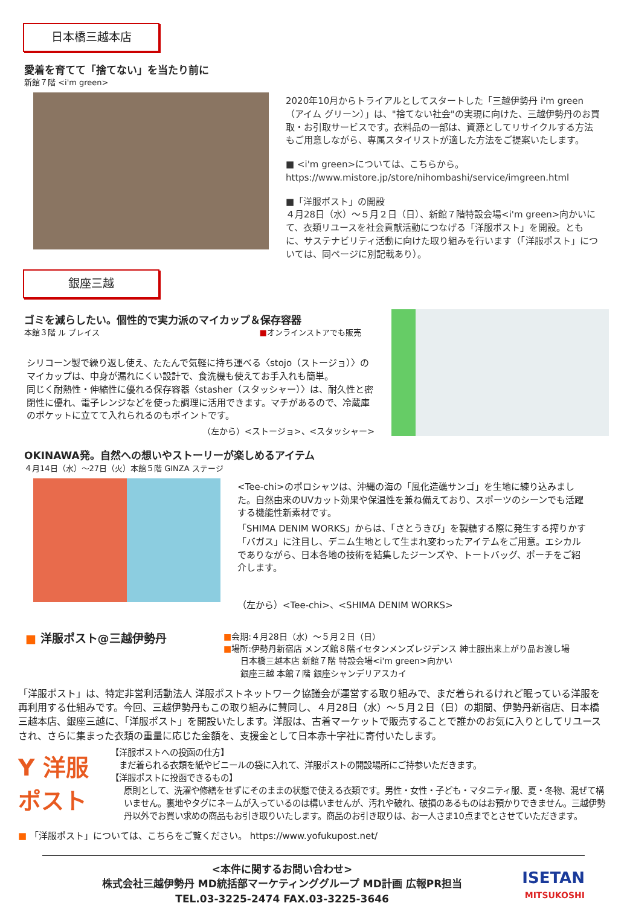日本橋三越本店
愛着を育てて「捨てない」を当たり前に
新館７階 <i'm green>
2020年10月からトライアルとしてスタートした「三越伊勢丹 i'm green（アイム グリーン）」は、"捨てない社会"の実現に向けた、三越伊勢丹のお買取・お引取サービスです。衣料品の一部は、資源としてリサイクルする方法もご用意しながら、専属スタイリストが適した方法をご提案いたします。
■ <i'm green>については、こちらから。
https://www.mistore.jp/store/nihombashi/service/imgreen.html
■「洋服ポスト」の開設
４月28日（水）～５月２日（日）、新館７階特設会場<i'm green>向かいにて、衣類リユースを社会貢献活動につなげる「洋服ポスト」を開設。ともに、サステナビリティ活動に向けた取り組みを行います（「洋服ポスト」については、同ページに別記載あり）。
銀座三越
ゴミを減らしたい。個性的で実力派のマイカップ＆保存容器
本館３階 ル プレイス ■オンラインストアでも販売
シリコーン製で繰り返し使え、たたんで気軽に持ち運べる〈stojo（ストージョ）〉のマイカップは、中身が漏れにくい設計で、食洗機も使えてお手入れも簡単。
同じく耐熱性・伸縮性に優れる保存容器〈stasher（スタッシャー）〉は、耐久性と密閉性に優れ、電子レンジなどを使った調理に活用できます。マチがあるので、冷蔵庫のポケットに立てて入れられるのもポイントです。
（左から）<ストージョ>、<スタッシャー>
OKINAWA発。自然への想いやストーリーが楽しめるアイテム
４月14日（水）～27日（火）本館５階 GINZA ステージ
<Tee-chi>のポロシャツは、沖縄の海の「風化造礁サンゴ」を生地に練り込みました。自然由来のUVカット効果や保温性を兼ね備えており、スポーツのシーンでも活躍する機能性新素材です。
「SHIMA DENIM WORKS」からは、「さとうきび」を製糖する際に発生する搾りかす「バガス」に注目し、デニム生地として生まれ変わったアイテムをご用意。エシカルでありながら、日本各地の技術を結集したジーンズや、トートバッグ、ポーチをご紹介します。
（左から）<Tee-chi>、<SHIMA DENIM WORKS>
■ 洋服ポスト@三越伊勢丹
■会期:４月28日（水）～５月２日（日）
■場所:伊勢丹新宿店 メンズ館８階イセタンメンズレジデンス 紳士服出来上がり品お渡し場
　　日本橋三越本店 新館７階 特設会場<i'm green>向かい
　　銀座三越 本館７階 銀座シャンデリアスカイ
「洋服ポスト」は、特定非営利活動法人 洋服ポストネットワーク協議会が運営する取り組みで、まだ着られるけれど眠っている洋服を再利用する仕組みです。今回、三越伊勢丹もこの取り組みに賛同し、４月28日（水）～５月２日（日）の期間、伊勢丹新宿店、日本橋三越本店、銀座三越に、「洋服ポスト」を開設いたします。洋服は、古着マーケットで販売することで誰かのお気に入りとしてリユースされ、さらに集まった衣類の重量に応じた金額を、支援金として日本赤十字社に寄付いたします。
Y 洋服ポスト
【洋服ポストへの投函の仕方】
　まだ着られる衣類を紙やビニールの袋に入れて、洋服ポストの開設場所にご持参いただきます。
【洋服ポストに投函できるもの】
原則として、洗濯や修繕をせずにそのままの状態で使える衣類です。男性・女性・子ども・マタニティ服、夏・冬物、混ぜて構いません。裏地やタグにネームが入っているのは構いませんが、汚れや破れ、破損のあるものはお預かりできません。三越伊勢丹以外でお買い求めの商品もお引き取りいたします。商品のお引き取りは、お一人さま10点までとさせていただきます。
■ 「洋服ポスト」については、こちらをご覧ください。 https://www.yofukupost.net/
<本件に関するお問い合わせ>
株式会社三越伊勢丹 MD統括部マーケティンググループ MD計画 広報PR担当
TEL.03-3225-2474 FAX.03-3225-3646
ISETAN
MITSUKOSHI